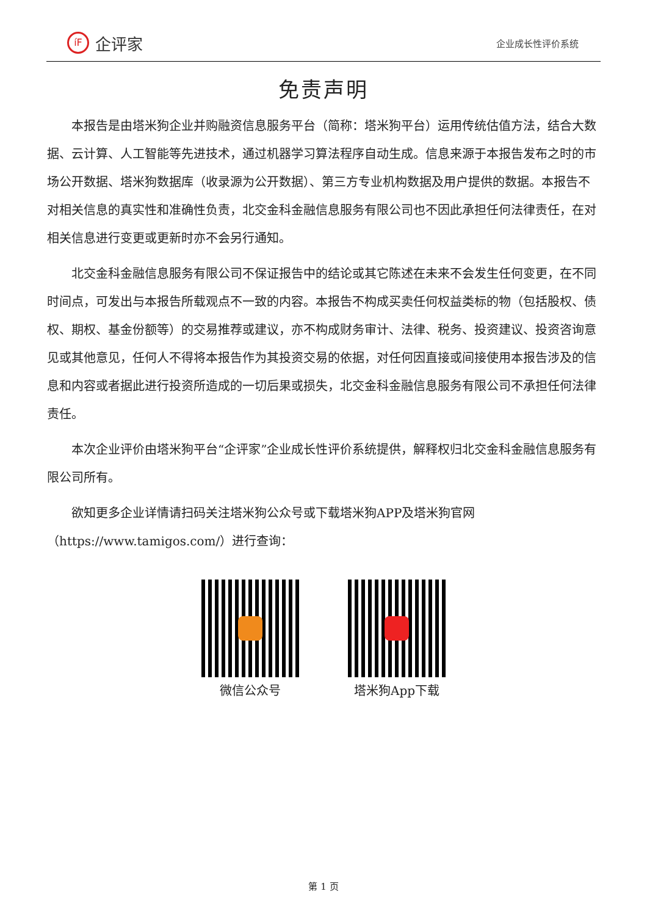íF
企评家
企业成长性评价系统
免责声明
本报告是由塔米狗企业并购融资信息服务平台（简称：塔米狗平台）运用传统估值方法，结合大数据、云计算、人工智能等先进技术，通过机器学习算法程序自动生成。信息来源于本报告发布之时的市场公开数据、塔米狗数据库（收录源为公开数据）、第三方专业机构数据及用户提供的数据。本报告不对相关信息的真实性和准确性负责，北交金科金融信息服务有限公司也不因此承担任何法律责任，在对相关信息进行变更或更新时亦不会另行通知。
北交金科金融信息服务有限公司不保证报告中的结论或其它陈述在未来不会发生任何变更，在不同时间点，可发出与本报告所载观点不一致的内容。本报告不构成买卖任何权益类标的物（包括股权、债权、期权、基金份额等）的交易推荐或建议，亦不构成财务审计、法律、税务、投资建议、投资咨询意见或其他意见，任何人不得将本报告作为其投资交易的依据，对任何因直接或间接使用本报告涉及的信息和内容或者据此进行投资所造成的一切后果或损失，北交金科金融信息服务有限公司不承担任何法律责任。
本次企业评价由塔米狗平台“企评家”企业成长性评价系统提供，解释权归北交金科金融信息服务有限公司所有。
欲知更多企业详情请扫码关注塔米狗公众号或下载塔米狗APP及塔米狗官网（https://www.tamigos.com/）进行查询：
微信公众号 塔米狗App下载
第 1 页